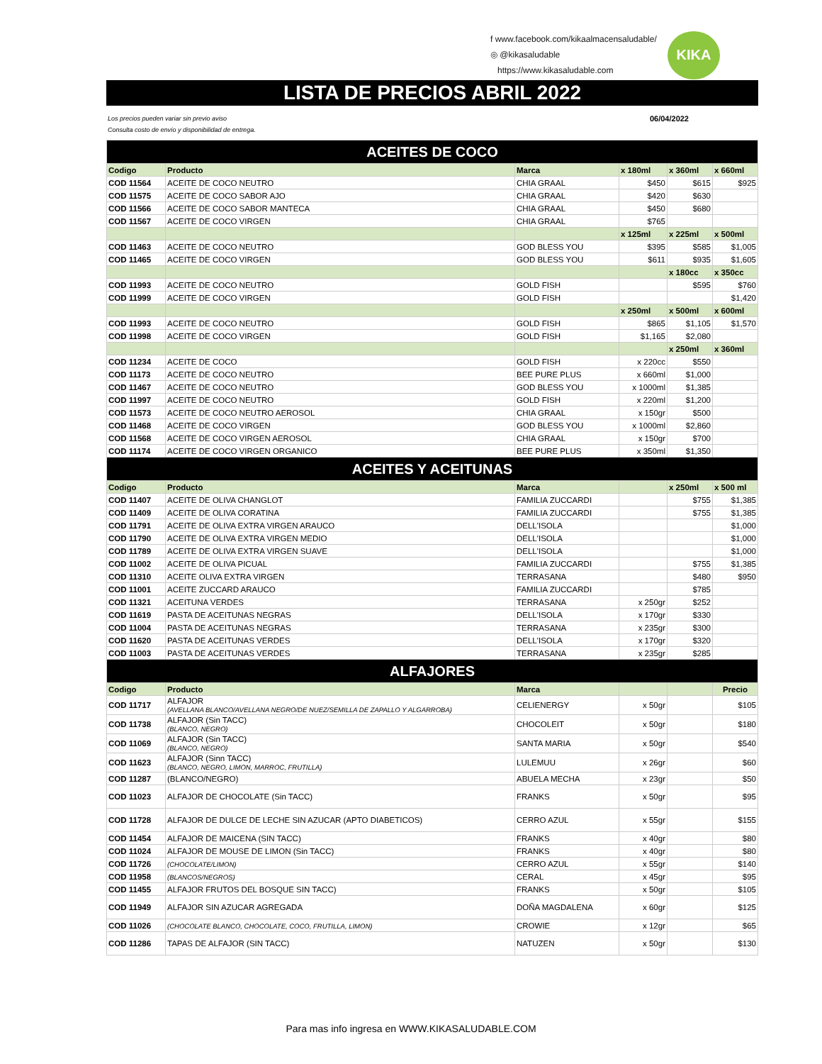f www.facebook.com/kikaalmacensaludable/
◎ @kikasaludable
https://www.kikasaludable.com
KIKA
LISTA DE PRECIOS ABRIL 2022
Los precios pueden variar sin previo aviso
Consulta costo de envío y disponibilidad de entrega. 06/04/2022
| ACEITES DE COCO | | | | | |
| --- | --- | --- | --- | --- | --- |
| Codigo | Producto | Marca | x 180ml | x 360ml | x 660ml |
| COD 11564 | ACEITE DE COCO NEUTRO | CHIA GRAAL | $450 | $615 | $925 |
| COD 11575 | ACEITE DE COCO SABOR AJO | CHIA GRAAL | $420 | $630 | |
| COD 11566 | ACEITE DE COCO SABOR MANTECA | CHIA GRAAL | $450 | $680 | |
| COD 11567 | ACEITE DE COCO VIRGEN | CHIA GRAAL | $765 | | |
| | | | x 125ml | x 225ml | x 500ml |
| COD 11463 | ACEITE DE COCO NEUTRO | GOD BLESS YOU | $395 | $585 | $1,005 |
| COD 11465 | ACEITE DE COCO VIRGEN | GOD BLESS YOU | $611 | $935 | $1,605 |
| | | | | x 180cc | x 350cc |
| COD 11993 | ACEITE DE COCO NEUTRO | GOLD FISH | | $595 | $760 |
| COD 11999 | ACEITE DE COCO VIRGEN | GOLD FISH | | | $1,420 |
| | | | x 250ml | x 500ml | x 600ml |
| COD 11993 | ACEITE DE COCO NEUTRO | GOLD FISH | $865 | $1,105 | $1,570 |
| COD 11998 | ACEITE DE COCO VIRGEN | GOLD FISH | $1,165 | $2,080 | |
| | | | | x 250ml | x 360ml |
| COD 11234 | ACEITE DE COCO | GOLD FISH | x 220cc | $550 | |
| COD 11173 | ACEITE DE COCO NEUTRO | BEE PURE PLUS | x 660ml | $1,000 | |
| COD 11467 | ACEITE DE COCO NEUTRO | GOD BLESS YOU | x 1000ml | $1,385 | |
| COD 11997 | ACEITE DE COCO NEUTRO | GOLD FISH | x 220ml | $1,200 | |
| COD 11573 | ACEITE DE COCO NEUTRO AEROSOL | CHIA GRAAL | x 150gr | $500 | |
| COD 11468 | ACEITE DE COCO VIRGEN | GOD BLESS YOU | x 1000ml | $2,860 | |
| COD 11568 | ACEITE DE COCO VIRGEN AEROSOL | CHIA GRAAL | x 150gr | $700 | |
| COD 11174 | ACEITE DE COCO VIRGEN ORGANICO | BEE PURE PLUS | x 350ml | $1,350 | |
| ACEITES Y ACEITUNAS | | | | | |
| Codigo | Producto | Marca | | x 250ml | x 500 ml |
| COD 11407 | ACEITE DE OLIVA CHANGLOT | FAMILIA ZUCCARDI | | $755 | $1,385 |
| COD 11409 | ACEITE DE OLIVA CORATINA | FAMILIA ZUCCARDI | | $755 | $1,385 |
| COD 11791 | ACEITE DE OLIVA EXTRA VIRGEN ARAUCO | DELL'ISOLA | | | $1,000 |
| COD 11790 | ACEITE DE OLIVA EXTRA VIRGEN MEDIO | DELL'ISOLA | | | $1,000 |
| COD 11789 | ACEITE DE OLIVA EXTRA VIRGEN SUAVE | DELL'ISOLA | | | $1,000 |
| COD 11002 | ACEITE DE OLIVA PICUAL | FAMILIA ZUCCARDI | | $755 | $1,385 |
| COD 11310 | ACEITE OLIVA EXTRA VIRGEN | TERRASANA | | $480 | $950 |
| COD 11001 | ACEITE ZUCCARD ARAUCO | FAMILIA ZUCCARDI | | $785 | |
| COD 11321 | ACEITUNA VERDES | TERRASANA | x 250gr | $252 | |
| COD 11619 | PASTA DE ACEITUNAS NEGRAS | DELL'ISOLA | x 170gr | $330 | |
| COD 11004 | PASTA DE ACEITUNAS NEGRAS | TERRASANA | x 235gr | $300 | |
| COD 11620 | PASTA DE ACEITUNAS VERDES | DELL'ISOLA | x 170gr | $320 | |
| COD 11003 | PASTA DE ACEITUNAS VERDES | TERRASANA | x 235gr | $285 | |
| ALFAJORES | | | | | |
| Codigo | Producto | Marca | | | Precio |
| COD 11717 | ALFAJOR (AVELLANA BLANCO/AVELLANA NEGRO/DE NUEZ/SEMILLA DE ZAPALLO Y ALGARROBA) | CELIENERGY | x 50gr | | $105 |
| COD 11738 | ALFAJOR (Sin TACC) (BLANCO, NEGRO) | CHOCOLEIT | x 50gr | | $180 |
| COD 11069 | ALFAJOR (Sin TACC) (BLANCO, NEGRO) | SANTA MARIA | x 50gr | | $540 |
| COD 11623 | ALFAJOR (Sinn TACC) (BLANCO, NEGRO, LIMON, MARROC, FRUTILLA) | LULEMUU | x 26gr | | $60 |
| COD 11287 | (BLANCO/NEGRO) | ABUELA MECHA | x 23gr | | $50 |
| COD 11023 | ALFAJOR DE CHOCOLATE (Sin TACC) | FRANKS | x 50gr | | $95 |
| COD 11728 | ALFAJOR DE DULCE DE LECHE SIN AZUCAR (APTO DIABETICOS) | CERRO AZUL | x 55gr | | $155 |
| COD 11454 | ALFAJOR DE MAICENA (SIN TACC) | FRANKS | x 40gr | | $80 |
| COD 11024 | ALFAJOR DE MOUSE DE LIMON (Sin TACC) | FRANKS | x 40gr | | $80 |
| COD 11726 | (CHOCOLATE/LIMON) | CERRO AZUL | x 55gr | | $140 |
| COD 11958 | (BLANCOS/NEGROS) | CERAL | x 45gr | | $95 |
| COD 11455 | ALFAJOR FRUTOS DEL BOSQUE SIN TACC) | FRANKS | x 50gr | | $105 |
| COD 11949 | ALFAJOR SIN AZUCAR AGREGADA | DOÑA MAGDALENA | x 60gr | | $125 |
| COD 11026 | (CHOCOLATE BLANCO, CHOCOLATE, COCO, FRUTILLA, LIMON) | CROWIE | x 12gr | | $65 |
| COD 11286 | TAPAS DE ALFAJOR (SIN TACC) | NATUZEN | x 50gr | | $130 |
Para mas info ingresa en WWW.KIKASALUDABLE.COM